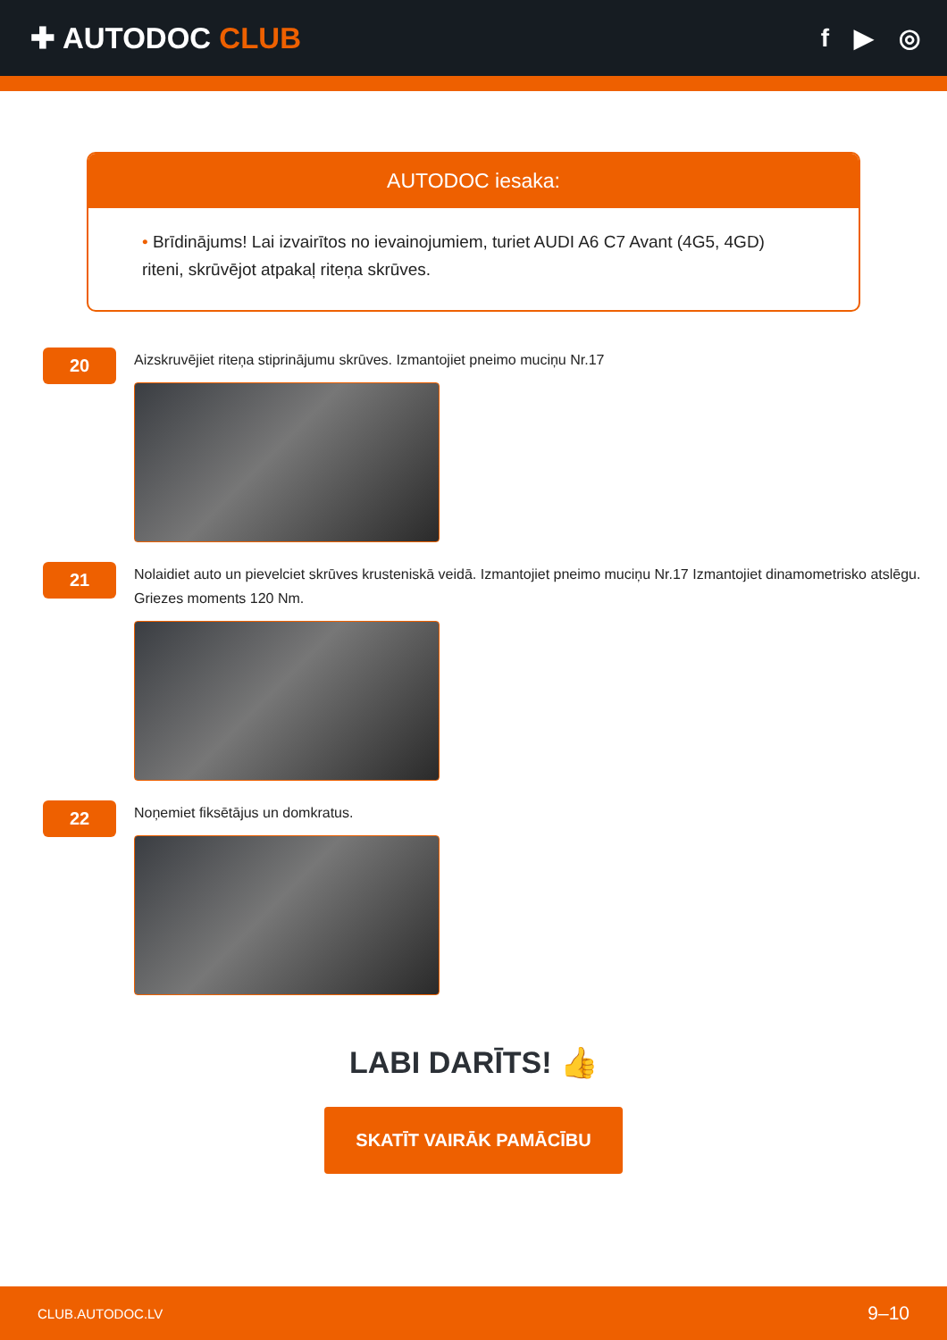✚ AUTODOC CLUB
f ▶ ◎
AUTODOC iesaka:
• Brīdinājums! Lai izvairītos no ievainojumiem, turiet AUDI A6 C7 Avant (4G5, 4GD) riteni, skrūvējot atpakaļ riteņa skrūves.
20
Aizskruvējiet riteņa stiprinājumu skrūves. Izmantojiet pneimo muciņu Nr.17
21
Nolaidiet auto un pievelciet skrūves krusteniskā veidā. Izmantojiet pneimo muciņu Nr.17 Izmantojiet dinamometrisko atslēgu. Griezes moments 120 Nm.
22
Noņemiet fiksētājus un domkratus.
LABI DARĪTS! 👍
SKATĪT VAIRĀK PAMĀCĪBU
CLUB.AUTODOC.LV 9–10